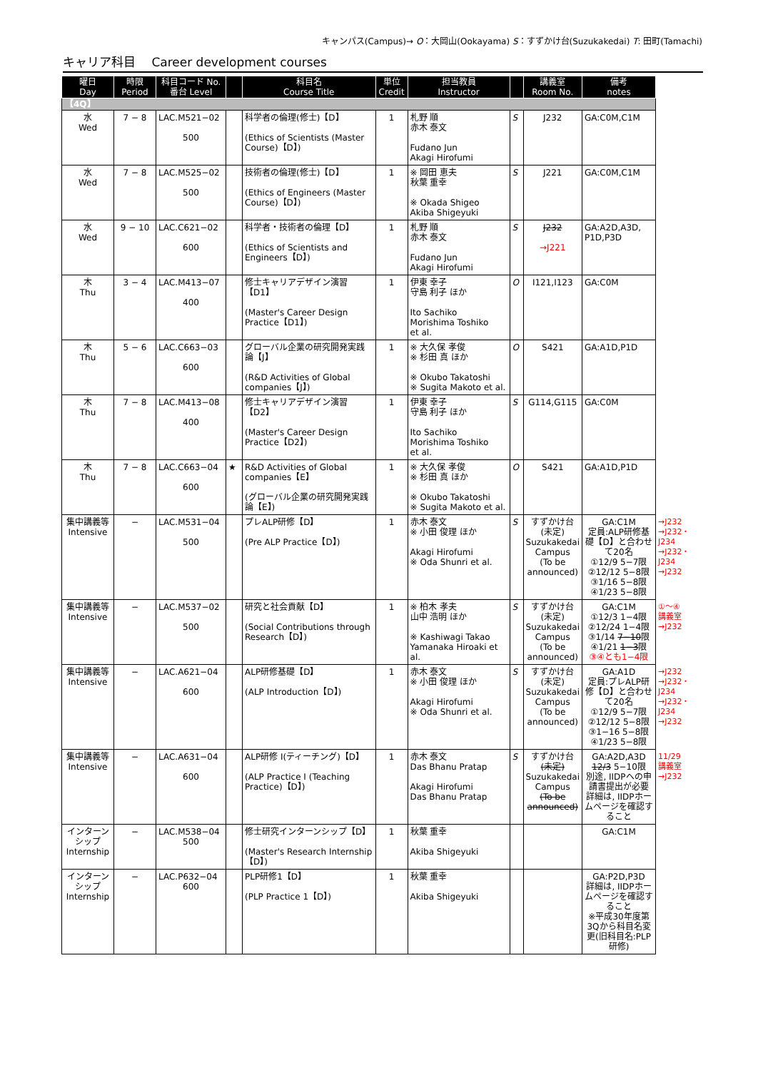キャンパス(Campus)→ O：大岡山(Ookayama) S：すずかけ台(Suzukakedai) T: 田町(Tamachi)
キャリア科目　 Career development courses
| 曜日 Day | 時限 Period | 科目コード No. 番台 Level | | 科目名 Course Title | 単位 Credit | 担当教員 Instructor | | 講義室 Room No. | 備考 notes | |
| --- | --- | --- | --- | --- | --- | --- | --- | --- | --- | --- |
| 【4Q】 | | | | | | | | | | |
| 水 Wed | 7 − 8 | LAC.M521−02 500 | | 科学者の倫理(修士)【D】 (Ethics of Scientists (Master Course)【D】) | 1 | 札野 順 赤木 泰文 Fudano Jun Akagi Hirofumi | S | J232 | GA:C0M,C1M | |
| 水 Wed | 7 − 8 | LAC.M525−02 500 | | 技術者の倫理(修士)【D】 (Ethics of Engineers (Master Course)【D】) | 1 | ※ 岡田 恵夫 秋葉 重幸 ※ Okada Shigeo Akiba Shigeyuki | S | J221 | GA:C0M,C1M | |
| 水 Wed | 9 − 10 | LAC.C621−02 600 | | 科学者・技術者の倫理【D】 (Ethics of Scientists and Engineers【D】) | 1 | 札野 順 赤木 泰文 Fudano Jun Akagi Hirofumi | S | J232 →J221 | GA:A2D,A3D, P1D,P3D | |
| 木 Thu | 3 − 4 | LAC.M413−07 400 | | 修士キャリアデザイン演習【D1】 (Master's Career Design Practice【D1】) | 1 | 伊東 幸子 守島 利子 ほか Ito Sachiko Morishima Toshiko et al. | O | I121,I123 | GA:C0M | |
| 木 Thu | 5 − 6 | LAC.C663−03 600 | | グローバル企業の研究開発実践論【J】 (R&D Activities of Global companies【J】) | 1 | ※ 大久保 孝俊 ※ 杉田 真 ほか ※ Okubo Takatoshi ※ Sugita Makoto et al. | O | S421 | GA:A1D,P1D | |
| 木 Thu | 7 − 8 | LAC.M413−08 400 | | 修士キャリアデザイン演習【D2】 (Master's Career Design Practice【D2】) | 1 | 伊東 幸子 守島 利子 ほか Ito Sachiko Morishima Toshiko et al. | S | G114,G115 | GA:C0M | |
| 木 Thu | 7 − 8 | LAC.C663−04 600 | ★ | R&D Activities of Global companies【E】 (グローバル企業の研究開発実践論【E】) | 1 | ※ 大久保 孝俊 ※ 杉田 真 ほか ※ Okubo Takatoshi ※ Sugita Makoto et al. | O | S421 | GA:A1D,P1D | |
| 集中講義等 Intensive | − | LAC.M531−04 500 | | プレALP研修【D】 (Pre ALP Practice【D】) | 1 | 赤木 泰文 ※ 小田 俊理 ほか Akagi Hirofumi ※ Oda Shunri et al. | S | すずかけ台 (未定) Suzukakedai Campus (To be announced) | GA:C1M 定員:ALP研修基礎【D】と合わせて20名 ①12/9 5−7限 ②12/12 5−8限 ③1/16 5−8限 ④1/23 5−8限 | →J232 →J232・J234 →J232・J234 →J232 |
| 集中講義等 Intensive | − | LAC.M537−02 500 | | 研究と社会貢献【D】 (Social Contributions through Research【D】) | 1 | ※ 柏木 孝夫 山中 浩明 ほか ※ Kashiwagi Takao Yamanaka Hiroaki et al. | S | すずかけ台 (未定) Suzukakedai Campus (To be announced) | GA:C1M ①12/3 1−4限 ②12/24 1−4限 ③1/14 7−10 限 ④1/21 1−3 限 ③④とも1−4限 | ①〜④ 講義室 →J232 |
| 集中講義等 Intensive | − | LAC.A621−04 600 | | ALP研修基礎【D】 (ALP Introduction【D】) | 1 | 赤木 泰文 ※ 小田 俊理 ほか Akagi Hirofumi ※ Oda Shunri et al. | S | すずかけ台 (未定) Suzukakedai Campus (To be announced) | GA:A1D 定員:プレALP研修【D】と合わせて20名 ①12/9 5−7限 ②12/12 5−8限 ③1−16 5−8限 ④1/23 5−8限 | →J232 →J232・J234 →J232・J234 →J232 |
| 集中講義等 Intensive | − | LAC.A631−04 600 | | ALP研修 I(ティーチング)【D】 (ALP Practice I (Teaching Practice)【D】) | 1 | 赤木 泰文 Das Bhanu Pratap Akagi Hirofumi Das Bhanu Pratap | S | すずかけ台 (未定) Suzukakedai Campus (To be announced) | GA:A2D,A3D 12/3 5−10限 別途, IIDPへの申請書提出が必要 詳細は, IIDPホームページを確認すること | 11/29 講義室 →J232 |
| インターンシップ Internship | − | LAC.M538−04 500 | | 修士研究インターンシップ【D】 (Master's Research Internship【D】) | 1 | 秋葉 重幸 Akiba Shigeyuki | | | GA:C1M | |
| インターンシップ Internship | − | LAC.P632−04 600 | | PLP研修1【D】 (PLP Practice 1【D】) | 1 | 秋葉 重幸 Akiba Shigeyuki | | | GA:P2D,P3D 詳細は, IIDPホームページを確認すること ※平成30年度第3Qから科目名変更(旧科目名:PLP研修) | |